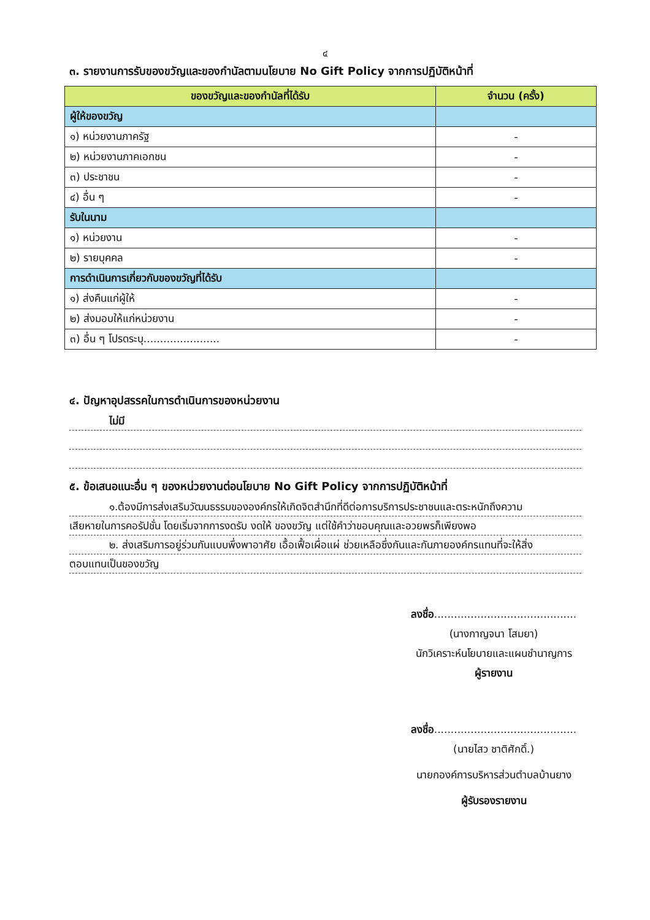๔
๓. รายงานการรับของขวัญและของกำนัลตามนโยบาย No Gift Policy จากการปฏิบัติหน้าที่
| ของขวัญและของกำนัลที่ได้รับ | จำนวน (ครั้ง) |
| --- | --- |
| ผู้ให้ของขวัญ | |
| ๑) หน่วยงานภาครัฐ | - |
| ๒) หน่วยงานภาคเอกชน | - |
| ๓) ประชาชน | - |
| ๔) อื่น ๆ | - |
| รับในนาม | |
| ๑) หน่วยงาน | - |
| ๒) รายบุคคล | - |
| การดำเนินการเกี่ยวกับของขวัญที่ได้รับ | |
| ๑) ส่งคืนแก่ผู้ให้ | - |
| ๒) ส่งมอบให้แก่หน่วยงาน | - |
| ๓) อื่น ๆ โปรดระบุ....................... | - |
๔. ปัญหาอุปสรรคในการดำเนินการของหน่วยงาน
ไม่มี
๕. ข้อเสนอแนะอื่น ๆ ของหน่วยงานต่อนโยบาย No Gift Policy จากการปฏิบัติหน้าที่
๑.ต้องมีการส่งเสริมวัฒนธรรมขององค์กรให้เกิดจิตสำนึกที่ดีต่อการบริการประชาชนและตระหนักถึงความ
เสียหายในการคอรัปชั่น โดยเริ่มจากการงดรับ งดให้ ของขวัญ แต่ใช้คำว่าขอบคุณและอวยพรก็เพียงพอ
๒. ส่งเสริมการอยู่ร่วมกันแบบพึ่งพาอาศัย เอื้อเฟื้อเผื่อแผ่ ช่วยเหลือซึ่งกันและกันภายองค์กรแทนที่จะให้สิ่ง
ตอบแทนเป็นของขวัญ
ลงชื่อ...........................................
(นางกาญจนา โสมยา)
นักวิเคราะห์นโยบายและแผนชำนาญการ
ผู้รายงาน
ลงชื่อ...........................................
(นายไสว ชาติศักดิ์.)
นายกองค์การบริหารส่วนตำบลบ้านยาง
ผู้รับรองรายงาน